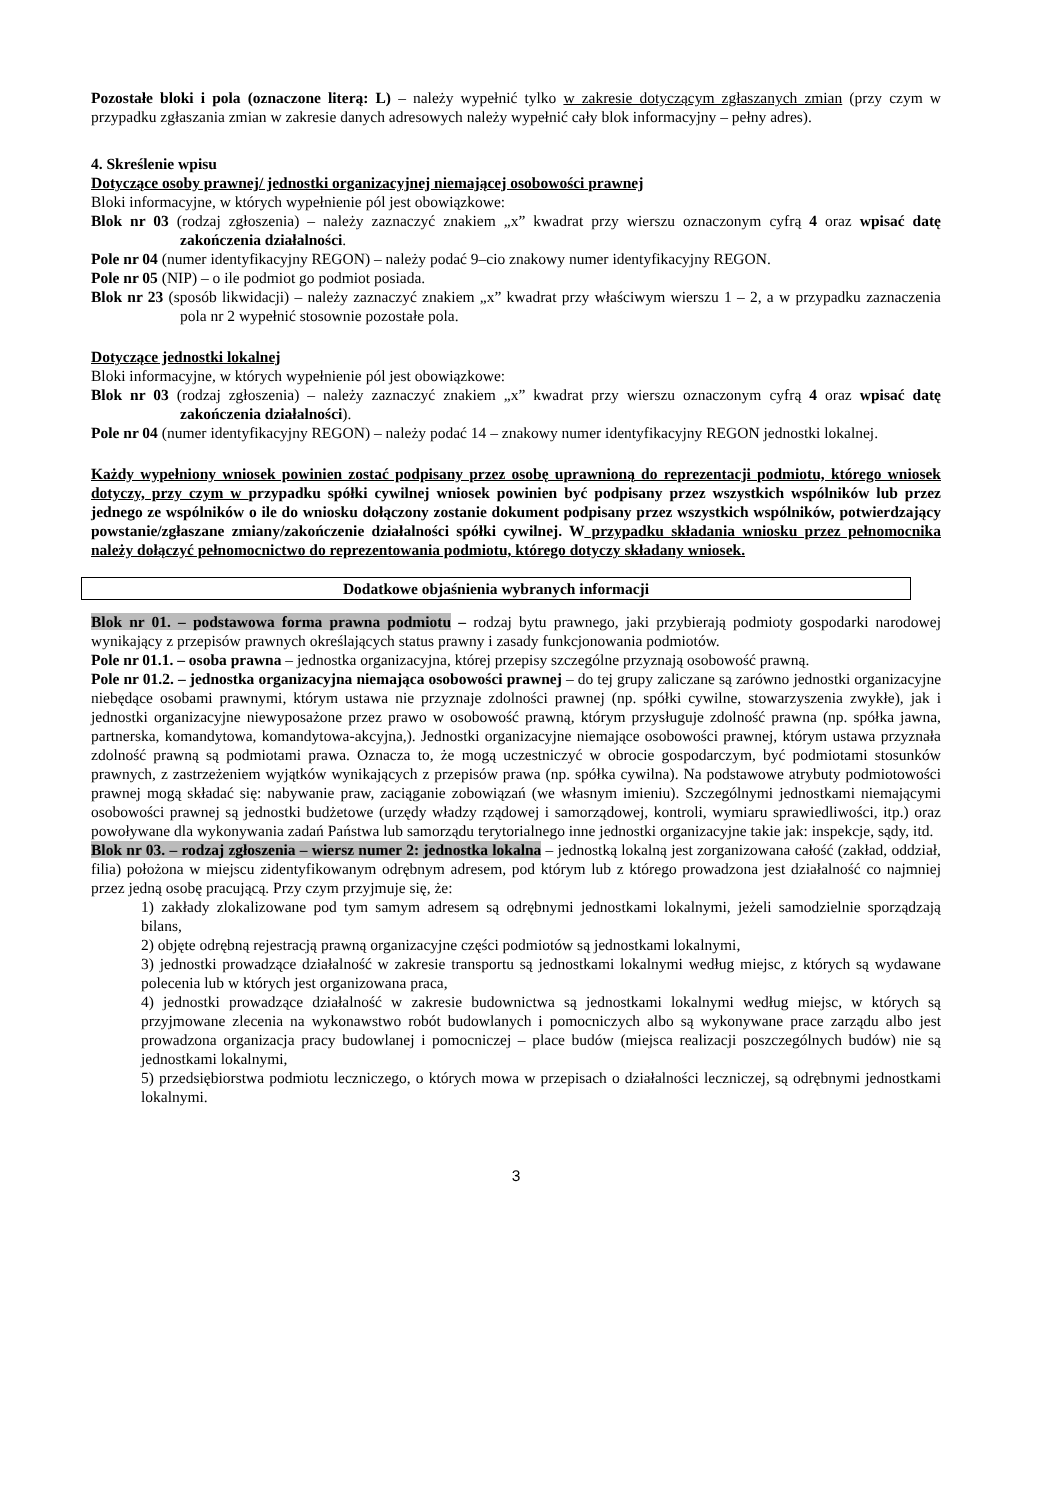Pozostałe bloki i pola (oznaczone literą: L) – należy wypełnić tylko w zakresie dotyczącym zgłaszanych zmian (przy czym w przypadku zgłaszania zmian w zakresie danych adresowych należy wypełnić cały blok informacyjny – pełny adres).
4. Skreślenie wpisu
Dotyczące osoby prawnej/ jednostki organizacyjnej niemającej osobowości prawnej
Bloki informacyjne, w których wypełnienie pól jest obowiązkowe:
Blok nr 03 (rodzaj zgłoszenia) – należy zaznaczyć znakiem „x” kwadrat przy wierszu oznaczonym cyfrą 4 oraz wpisać datę zakończenia działalności.
Pole nr 04 (numer identyfikacyjny REGON) – należy podać 9–cio znakowy numer identyfikacyjny REGON.
Pole nr 05 (NIP) – o ile podmiot go podmiot posiada.
Blok nr 23 (sposób likwidacji) – należy zaznaczyć znakiem „x” kwadrat przy właściwym wierszu 1 – 2, a w przypadku zaznaczenia pola nr 2 wypełnić stosownie pozostałe pola.
Dotyczące jednostki lokalnej
Bloki informacyjne, w których wypełnienie pól jest obowiązkowe:
Blok nr 03 (rodzaj zgłoszenia) – należy zaznaczyć znakiem „x” kwadrat przy wierszu oznaczonym cyfrą 4 oraz wpisać datę zakończenia działalności).
Pole nr 04 (numer identyfikacyjny REGON) – należy podać 14 – znakowy numer identyfikacyjny REGON jednostki lokalnej.
Każdy wypełniony wniosek powinien zostać podpisany przez osobę uprawnioną do reprezentacji podmiotu, którego wniosek dotyczy, przy czym w przypadku spółki cywilnej wniosek powinien być podpisany przez wszystkich wspólników lub przez jednego ze wspólników o ile do wniosku dołączony zostanie dokument podpisany przez wszystkich wspólników, potwierdzający powstanie/zgłaszane zmiany/zakończenie działalności spółki cywilnej. W przypadku składania wniosku przez pełnomocnika należy dołączyć pełnomocnictwo do reprezentowania podmiotu, którego dotyczy składany wniosek.
Dodatkowe objaśnienia wybranych informacji
Blok nr 01. – podstawowa forma prawna podmiotu – rodzaj bytu prawnego, jaki przybierają podmioty gospodarki narodowej wynikający z przepisów prawnych określających status prawny i zasady funkcjonowania podmiotów.
Pole nr 01.1. – osoba prawna – jednostka organizacyjna, której przepisy szczególne przyznają osobowość prawną.
Pole nr 01.2. – jednostka organizacyjna niemająca osobowości prawnej – do tej grupy zaliczane są zarówno jednostki organizacyjne niebędące osobami prawnymi, którym ustawa nie przyznaje zdolności prawnej (np. spółki cywilne, stowarzyszenia zwykłe), jak i jednostki organizacyjne niewyposażone przez prawo w osobowość prawną, którym przysługuje zdolność prawna (np. spółka jawna, partnerska, komandytowa, komandytowa-akcyjna,). Jednostki organizacyjne niemające osobowości prawnej, którym ustawa przyznała zdolność prawną są podmiotami prawa. Oznacza to, że mogą uczestniczyć w obrocie gospodarczym, być podmiotami stosunków prawnych, z zastrzeżeniem wyjątków wynikających z przepisów prawa (np. spółka cywilna). Na podstawowe atrybuty podmiotowości prawnej mogą składać się: nabywanie praw, zaciąganie zobowiązań (we własnym imieniu). Szczególnymi jednostkami niemającymi osobowości prawnej są jednostki budżetowe (urzędy władzy rządowej i samorządowej, kontroli, wymiaru sprawiedliwości, itp.) oraz powoływane dla wykonywania zadań Państwa lub samorządu terytorialnego inne jednostki organizacyjne takie jak: inspekcje, sądy, itd.
Blok nr 03. – rodzaj zgłoszenia – wiersz numer 2: jednostka lokalna – jednostką lokalną jest zorganizowana całość (zakład, oddział, filia) położona w miejscu zidentyfikowanym odrębnym adresem, pod którym lub z którego prowadzona jest działalność co najmniej przez jedną osobę pracującą. Przy czym przyjmuje się, że:
1) zakłady zlokalizowane pod tym samym adresem są odrębnymi jednostkami lokalnymi, jeżeli samodzielnie sporządzają bilans,
2) objęte odrębną rejestracją prawną organizacyjne części podmiotów są jednostkami lokalnymi,
3) jednostki prowadzące działalność w zakresie transportu są jednostkami lokalnymi według miejsc, z których są wydawane polecenia lub w których jest organizowana praca,
4) jednostki prowadzące działalność w zakresie budownictwa są jednostkami lokalnymi według miejsc, w których są przyjmowane zlecenia na wykonawstwo robót budowlanych i pomocniczych albo są wykonywane prace zarządu albo jest prowadzona organizacja pracy budowlanej i pomocniczej – place budów (miejsca realizacji poszczególnych budów) nie są jednostkami lokalnymi,
5) przedsiębiorstwa podmiotu leczniczego, o których mowa w przepisach o działalności leczniczej, są odrębnymi jednostkami lokalnymi.
3